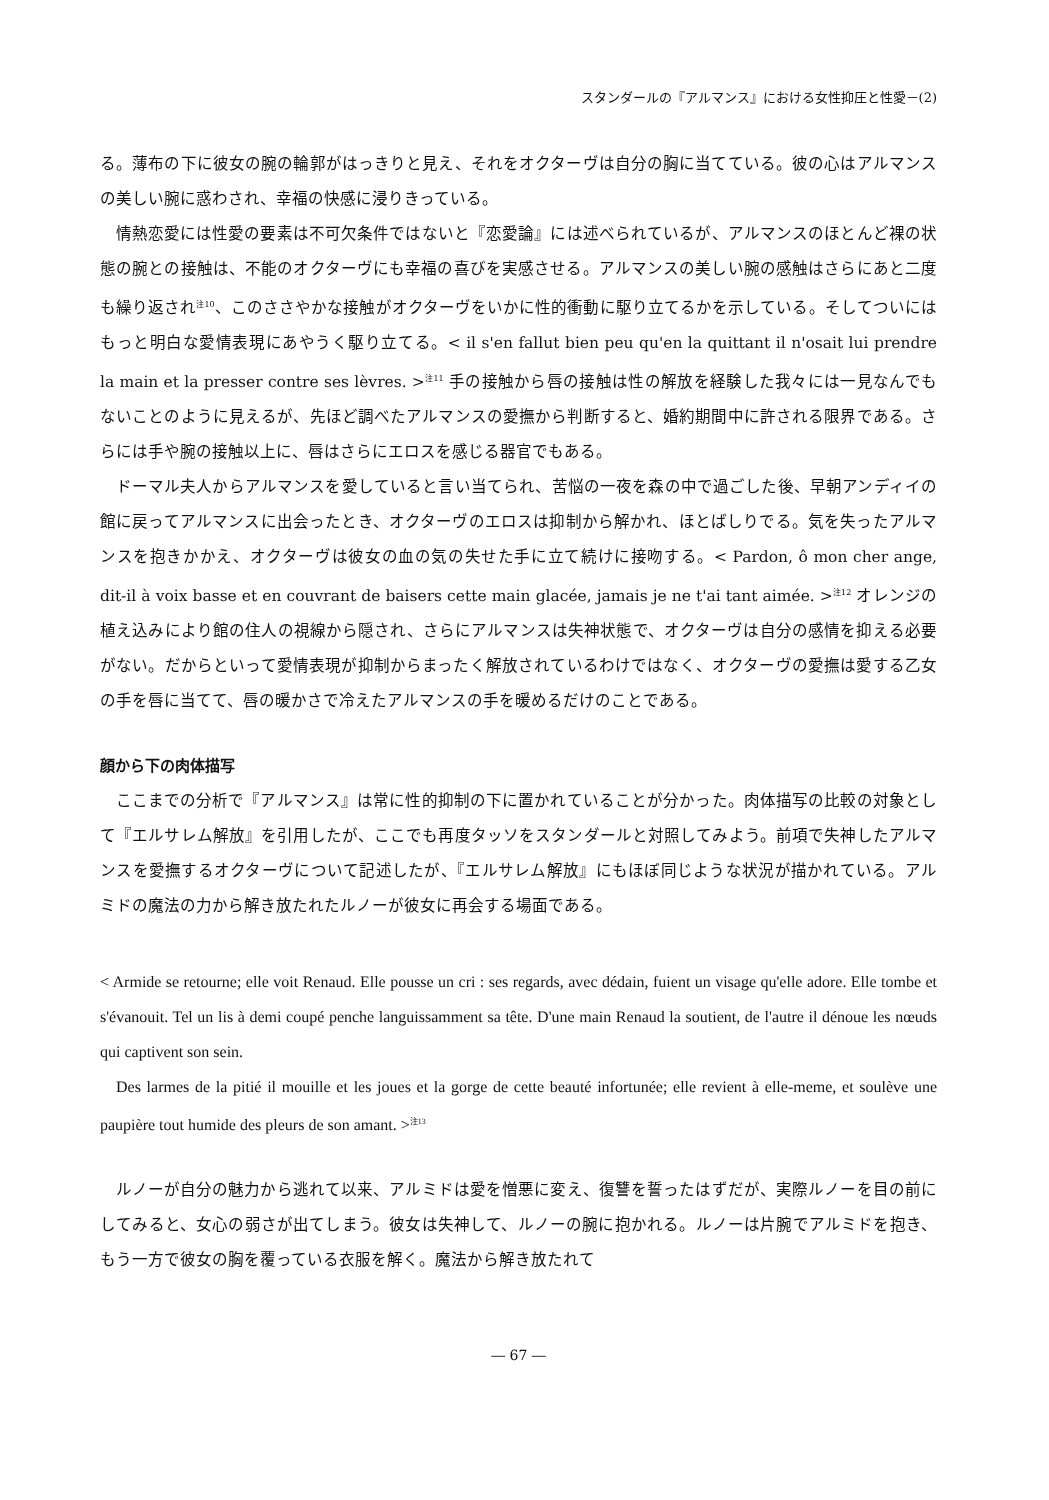スタンダールの『アルマンス』における女性抑圧と性愛－(2)
る。薄布の下に彼女の腕の輪郭がはっきりと見え、それをオクターヴは自分の胸に当てている。彼の心はアルマンスの美しい腕に惑わされ、幸福の快感に浸りきっている。
情熱恋愛には性愛の要素は不可欠条件ではないと『恋愛論』には述べられているが、アルマンスのほとんど裸の状態の腕との接触は、不能のオクターヴにも幸福の喜びを実感させる。アルマンスの美しい腕の感触はさらにあと二度も繰り返され<sup>注10</sup>、このささやかな接触がオクターヴをいかに性的衝動に駆り立てるかを示している。そしてついにはもっと明白な愛情表現にあやうく駆り立てる。< il s'en fallut bien peu qu'en la quittant il n'osait lui prendre la main et la presser contre ses lèvres. ><sup>注11</sup> 手の接触から唇の接触は性の解放を経験した我々には一見なんでもないことのように見えるが、先ほど調べたアルマンスの愛撫から判断すると、婚約期間中に許される限界である。さらには手や腕の接触以上に、唇はさらにエロスを感じる器官でもある。
ドーマル夫人からアルマンスを愛していると言い当てられ、苦悩の一夜を森の中で過ごした後、早朝アンディイの館に戻ってアルマンスに出会ったとき、オクターヴのエロスは抑制から解かれ、ほとばしりでる。気を失ったアルマンスを抱きかかえ、オクターヴは彼女の血の気の失せた手に立て続けに接吻する。< Pardon, ô mon cher ange, dit-il à voix basse et en couvrant de baisers cette main glacée, jamais je ne t'ai tant aimée. ><sup>注12</sup> オレンジの植え込みにより館の住人の視線から隠され、さらにアルマンスは失神状態で、オクターヴは自分の感情を抑える必要がない。だからといって愛情表現が抑制からまったく解放されているわけではなく、オクターヴの愛撫は愛する乙女の手を唇に当てて、唇の暖かさで冷えたアルマンスの手を暖めるだけのことである。
顔から下の肉体描写
ここまでの分析で『アルマンス』は常に性的抑制の下に置かれていることが分かった。肉体描写の比較の対象として『エルサレム解放』を引用したが、ここでも再度タッソをスタンダールと対照してみよう。前項で失神したアルマンスを愛撫するオクターヴについて記述したが、『エルサレム解放』にもほぼ同じような状況が描かれている。アルミドの魔法の力から解き放たれたルノーが彼女に再会する場面である。
< Armide se retourne; elle voit Renaud. Elle pousse un cri : ses regards, avec dédain, fuient un visage qu'elle adore. Elle tombe et s'évanouit. Tel un lis à demi coupé penche languissamment sa tête. D'une main Renaud la soutient, de l'autre il dénoue les nœuds qui captivent son sein.
Des larmes de la pitié il mouille et les joues et la gorge de cette beauté infortunée; elle revient à elle-meme, et soulève une paupière tout humide des pleurs de son amant. ><sup>注13</sup>
ルノーが自分の魅力から逃れて以来、アルミドは愛を憎悪に変え、復讐を誓ったはずだが、実際ルノーを目の前にしてみると、女心の弱さが出てしまう。彼女は失神して、ルノーの腕に抱かれる。ルノーは片腕でアルミドを抱き、もう一方で彼女の胸を覆っている衣服を解く。魔法から解き放たれて
― 67 ―